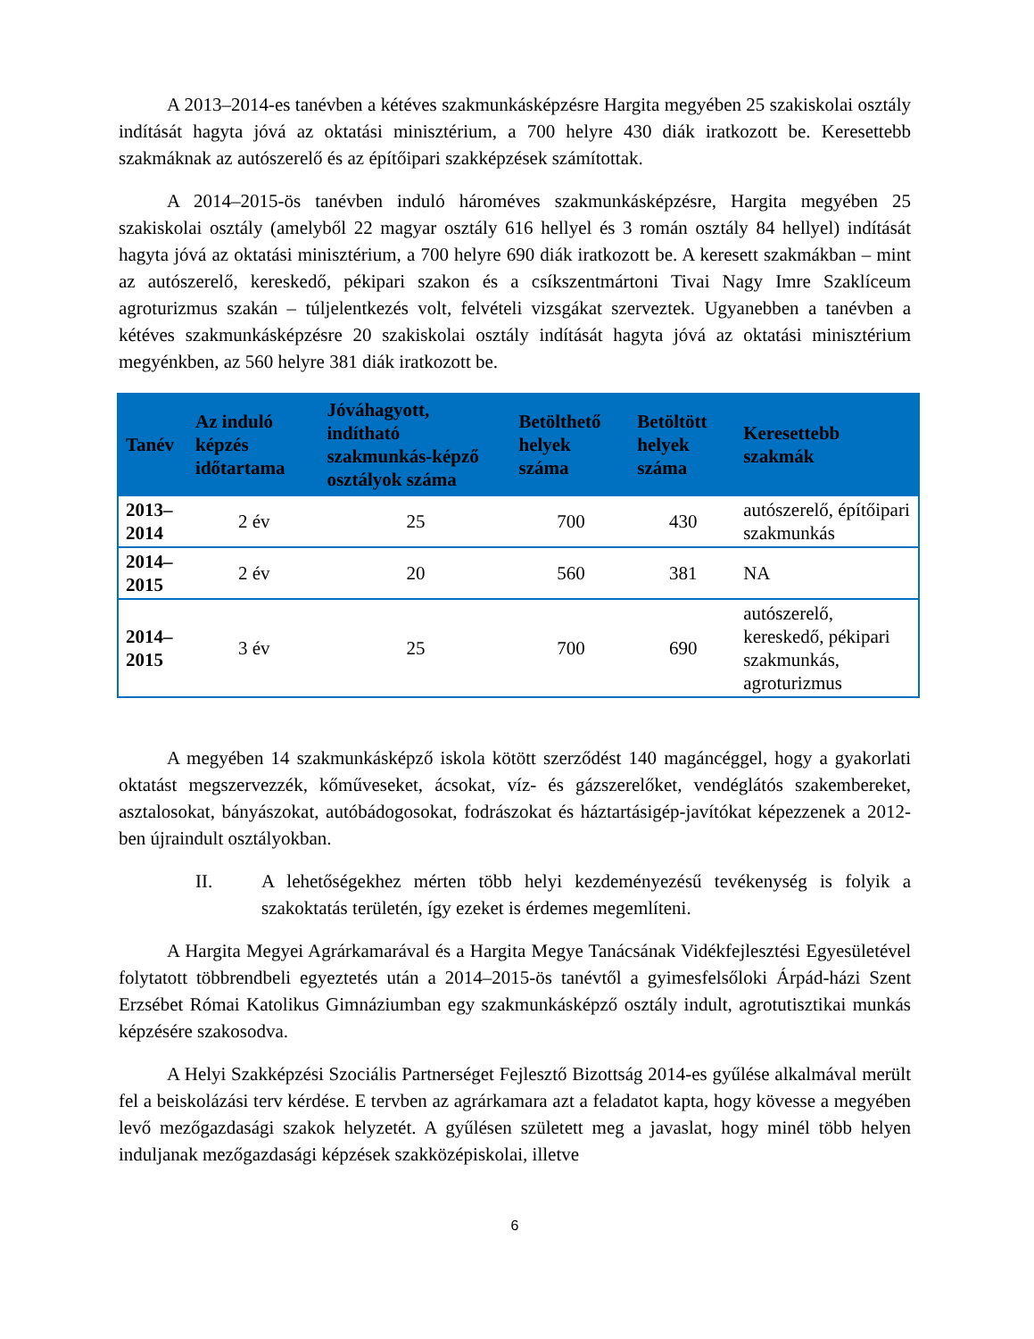A 2013–2014-es tanévben a kétéves szakmunkásképzésre Hargita megyében 25 szakiskolai osztály indítását hagyta jóvá az oktatási minisztérium, a 700 helyre 430 diák iratkozott be. Keresettebb szakmáknak az autószerelő és az építőipari szakképzések számítottak.
A 2014–2015-ös tanévben induló hároméves szakmunkásképzésre, Hargita megyében 25 szakiskolai osztály (amelyből 22 magyar osztály 616 hellyel és 3 román osztály 84 hellyel) indítását hagyta jóvá az oktatási minisztérium, a 700 helyre 690 diák iratkozott be. A keresett szakmákban – mint az autószerelő, kereskedő, pékipari szakon és a csíkszentmártoni Tivai Nagy Imre Szaklíceum agroturizmus szakán – túljelentkezés volt, felvételi vizsgákat szerveztek. Ugyanebben a tanévben a kétéves szakmunkásképzésre 20 szakiskolai osztály indítását hagyta jóvá az oktatási minisztérium megyénkben, az 560 helyre 381 diák iratkozott be.
| Tanév | Az induló képzés időtartama | Jóváhagyott, indítható szakmunkás-képző osztályok száma | Betölthető helyek száma | Betöltött helyek száma | Keresettebb szakmák |
| --- | --- | --- | --- | --- | --- |
| 2013–2014 | 2 év | 25 | 700 | 430 | autószerelő, építőipari szakmunkás |
| 2014–2015 | 2 év | 20 | 560 | 381 | NA |
| 2014–2015 | 3 év | 25 | 700 | 690 | autószerelő, kereskedő, pékipari szakmunkás, agroturizmus |
A megyében 14 szakmunkásképző iskola kötött szerződést 140 magáncéggel, hogy a gyakorlati oktatást megszervezzék, kőműveseket, ácsokat, víz- és gázszerelőket, vendéglátós szakembereket, asztalosokat, bányászokat, autóbádogosokat, fodrászokat és háztartásigép-javítókat képezzenek a 2012-ben újraindult osztályokban.
II. A lehetőségekhez mérten több helyi kezdeményezésű tevékenység is folyik a szakoktatás területén, így ezeket is érdemes megemlíteni.
A Hargita Megyei Agrárkamarával és a Hargita Megye Tanácsának Vidékfejlesztési Egyesületével folytatott többrendbeli egyeztetés után a 2014–2015-ös tanévtől a gyimesfelsőloki Árpád-házi Szent Erzsébet Római Katolikus Gimnáziumban egy szakmunkásképző osztály indult, agrotutisztikai munkás képzésére szakosodva.
A Helyi Szakképzési Szociális Partnerséget Fejlesztő Bizottság 2014-es gyűlése alkalmával merült fel a beiskolázási terv kérdése. E tervben az agrárkamara azt a feladatot kapta, hogy kövesse a megyében levő mezőgazdasági szakok helyzetét. A gyűlésen született meg a javaslat, hogy minél több helyen induljanak mezőgazdasági képzések szakközépiskolai, illetve
6